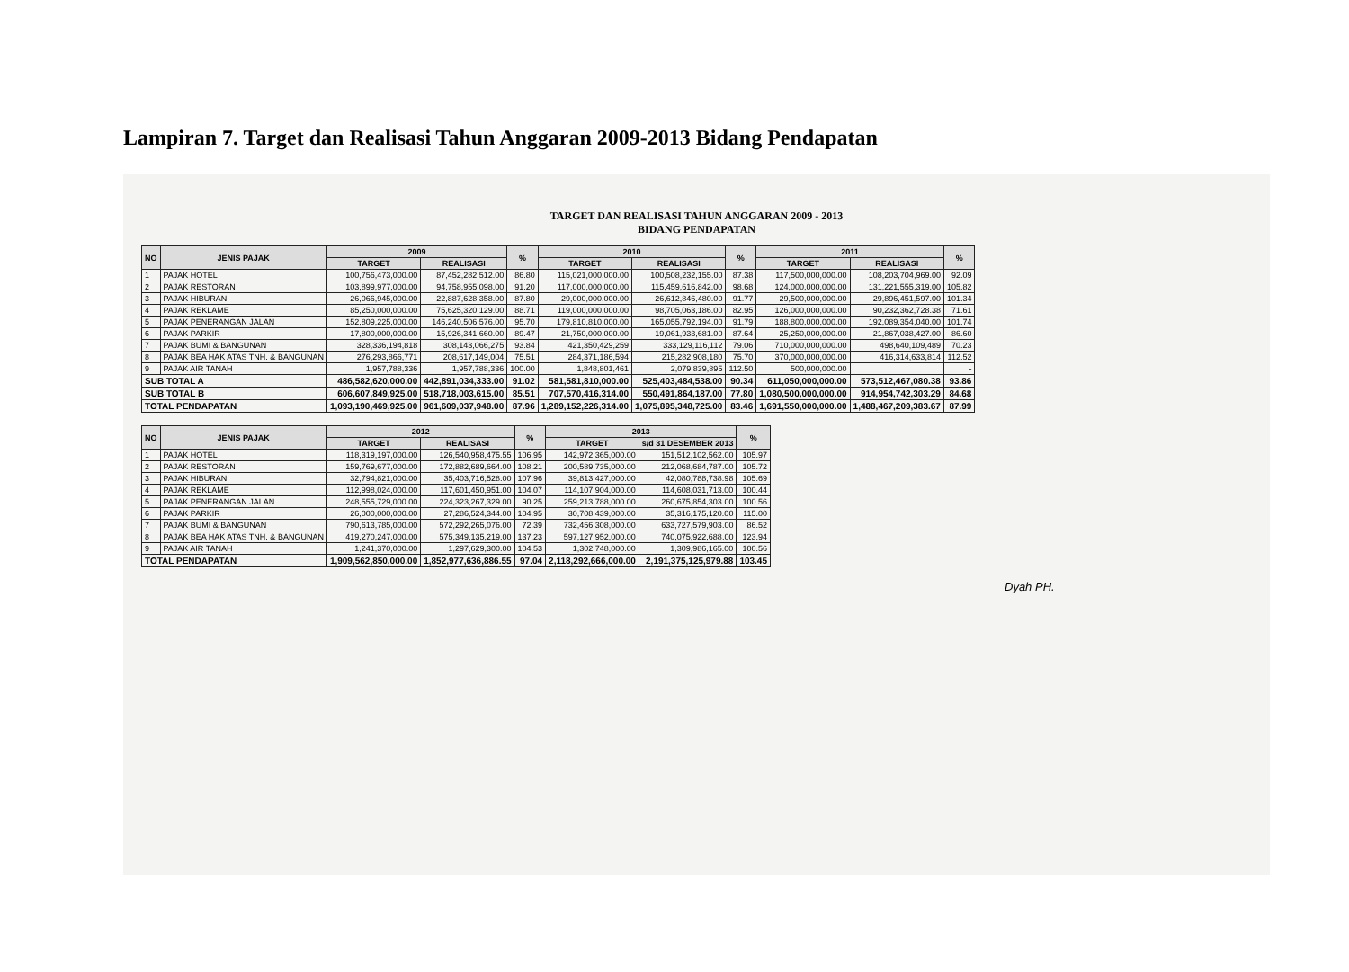Lampiran 7. Target dan Realisasi Tahun Anggaran 2009-2013 Bidang Pendapatan
TARGET DAN REALISASI TAHUN ANGGARAN 2009 - 2013
BIDANG PENDAPATAN
| NO | JENIS PAJAK | 2009 | | % | 2010 | | % | 2011 | | % |
| --- | --- | --- | --- | --- | --- | --- | --- | --- | --- | --- |
| | | TARGET | REALISASI | | TARGET | REALISASI | | TARGET | REALISASI | |
| 1 | PAJAK HOTEL | 100,756,473,000.00 | 87,452,282,512.00 | 86.80 | 115,021,000,000.00 | 100,508,232,155.00 | 87.38 | 117,500,000,000.00 | 108,203,704,969.00 | 92.09 |
| 2 | PAJAK RESTORAN | 103,899,977,000.00 | 94,758,955,098.00 | 91.20 | 117,000,000,000.00 | 115,459,616,842.00 | 98.68 | 124,000,000,000.00 | 131,221,555,319.00 | 105.82 |
| 3 | PAJAK HIBURAN | 26,066,945,000.00 | 22,887,628,358.00 | 87.80 | 29,000,000,000.00 | 26,612,846,480.00 | 91.77 | 29,500,000,000.00 | 29,896,451,597.00 | 101.34 |
| 4 | PAJAK REKLAME | 85,250,000,000.00 | 75,625,320,129.00 | 88.71 | 119,000,000,000.00 | 98,705,063,186.00 | 82.95 | 126,000,000,000.00 | 90,232,362,728.38 | 71.61 |
| 5 | PAJAK PENERANGAN JALAN | 152,809,225,000.00 | 146,240,506,576.00 | 95.70 | 179,810,810,000.00 | 165,055,792,194.00 | 91.79 | 188,800,000,000.00 | 192,089,354,040.00 | 101.74 |
| 6 | PAJAK PARKIR | 17,800,000,000.00 | 15,926,341,660.00 | 89.47 | 21,750,000,000.00 | 19,061,933,681.00 | 87.64 | 25,250,000,000.00 | 21,867,038,427.00 | 86.60 |
| 7 | PAJAK BUMI & BANGUNAN | 328,336,194,818 | 308,143,066,275 | 93.84 | 421,350,429,259 | 333,129,116,112 | 79.06 | 710,000,000,000.00 | 498,640,109,489 | 70.23 |
| 8 | PAJAK BEA HAK ATAS TNH. & BANGUNAN | 276,293,866,771 | 208,617,149,004 | 75.51 | 284,371,186,594 | 215,282,908,180 | 75.70 | 370,000,000,000.00 | 416,314,633,814 | 112.52 |
| 9 | PAJAK AIR TANAH | 1,957,788,336 | 1,957,788,336 | 100.00 | 1,848,801,461 | 2,079,839,895 | 112.50 | 500,000,000.00 | | - |
| SUB TOTAL A | | 486,582,620,000.00 | 442,891,034,333.00 | 91.02 | 581,581,810,000.00 | 525,403,484,538.00 | 90.34 | 611,050,000,000.00 | 573,512,467,080.38 | 93.86 |
| SUB TOTAL B | | 606,607,849,925.00 | 518,718,003,615.00 | 85.51 | 707,570,416,314.00 | 550,491,864,187.00 | 77.80 | 1,080,500,000,000.00 | 914,954,742,303.29 | 84.68 |
| TOTAL PENDAPATAN | | 1,093,190,469,925.00 | 961,609,037,948.00 | 87.96 | 1,289,152,226,314.00 | 1,075,895,348,725.00 | 83.46 | 1,691,550,000,000.00 | 1,488,467,209,383.67 | 87.99 |
| NO | JENIS PAJAK | 2012 | | % | 2013 | | % |
| --- | --- | --- | --- | --- | --- | --- | --- |
| | | TARGET | REALISASI | | TARGET | s/d 31 DESEMBER 2013 | |
| 1 | PAJAK HOTEL | 118,319,197,000.00 | 126,540,958,475.55 | 106.95 | 142,972,365,000.00 | 151,512,102,562.00 | 105.97 |
| 2 | PAJAK RESTORAN | 159,769,677,000.00 | 172,882,689,664.00 | 108.21 | 200,589,735,000.00 | 212,068,684,787.00 | 105.72 |
| 3 | PAJAK HIBURAN | 32,794,821,000.00 | 35,403,716,528.00 | 107.96 | 39,813,427,000.00 | 42,080,788,738.98 | 105.69 |
| 4 | PAJAK REKLAME | 112,998,024,000.00 | 117,601,450,951.00 | 104.07 | 114,107,904,000.00 | 114,608,031,713.00 | 100.44 |
| 5 | PAJAK PENERANGAN JALAN | 248,555,729,000.00 | 224,323,267,329.00 | 90.25 | 259,213,788,000.00 | 260,675,854,303.00 | 100.56 |
| 6 | PAJAK PARKIR | 26,000,000,000.00 | 27,286,524,344.00 | 104.95 | 30,708,439,000.00 | 35,316,175,120.00 | 115.00 |
| 7 | PAJAK BUMI & BANGUNAN | 790,613,785,000.00 | 572,292,265,076.00 | 72.39 | 732,456,308,000.00 | 633,727,579,903.00 | 86.52 |
| 8 | PAJAK BEA HAK ATAS TNH. & BANGUNAN | 419,270,247,000.00 | 575,349,135,219.00 | 137.23 | 597,127,952,000.00 | 740,075,922,688.00 | 123.94 |
| 9 | PAJAK AIR TANAH | 1,241,370,000.00 | 1,297,629,300.00 | 104.53 | 1,302,748,000.00 | 1,309,986,165.00 | 100.56 |
| TOTAL PENDAPATAN | | 1,909,562,850,000.00 | 1,852,977,636,886.55 | 97.04 | 2,118,292,666,000.00 | 2,191,375,125,979.88 | 103.45 |
Dyah PH.